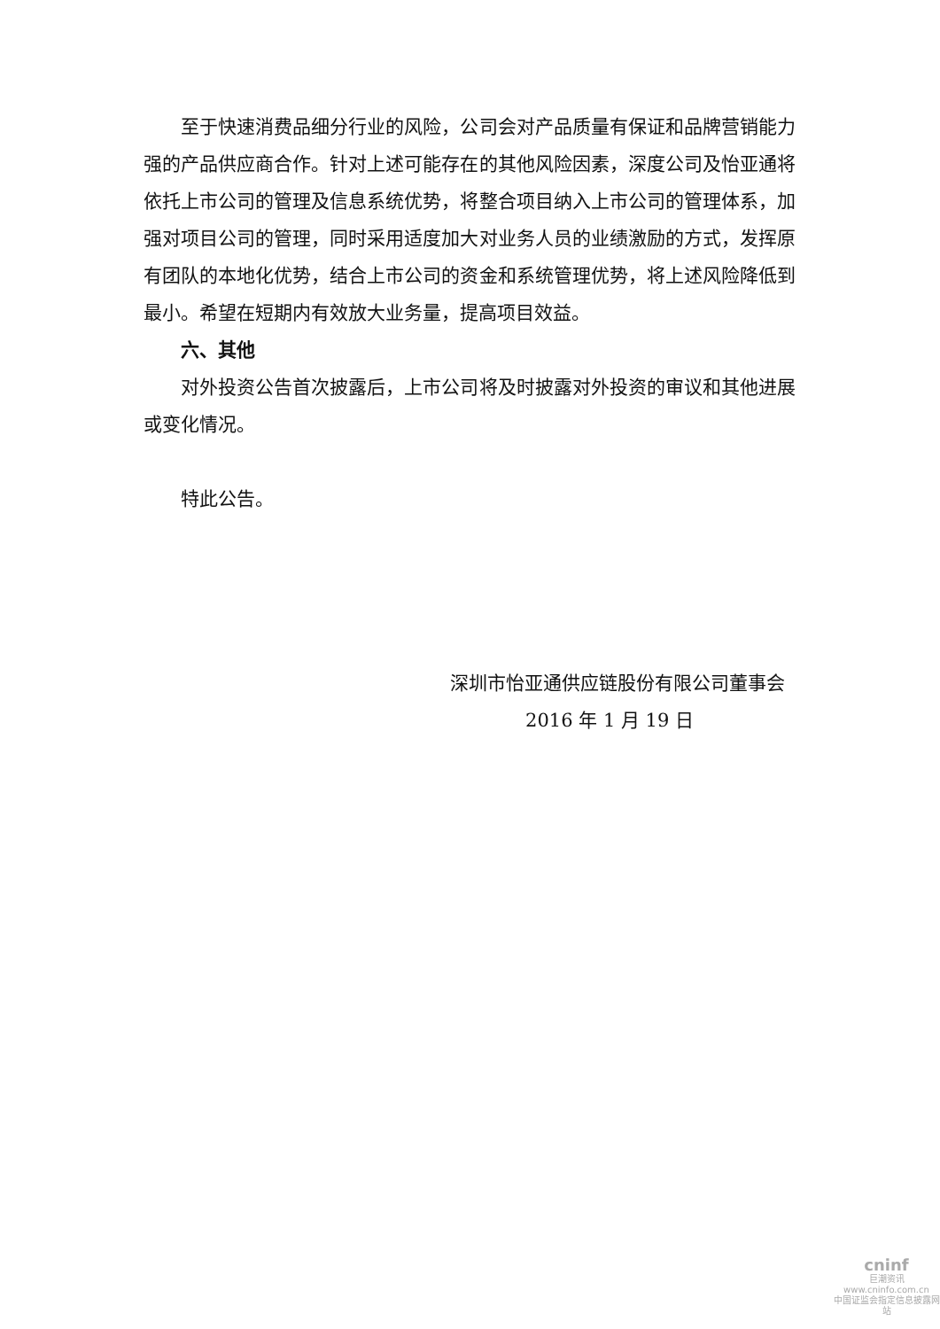至于快速消费品细分行业的风险，公司会对产品质量有保证和品牌营销能力强的产品供应商合作。针对上述可能存在的其他风险因素，深度公司及怡亚通将依托上市公司的管理及信息系统优势，将整合项目纳入上市公司的管理体系，加强对项目公司的管理，同时采用适度加大对业务人员的业绩激励的方式，发挥原有团队的本地化优势，结合上市公司的资金和系统管理优势，将上述风险降低到最小。希望在短期内有效放大业务量，提高项目效益。
六、其他
对外投资公告首次披露后，上市公司将及时披露对外投资的审议和其他进展或变化情况。
特此公告。
深圳市怡亚通供应链股份有限公司董事会
2016 年 1 月 19 日
cninf
巨潮资讯
www.cninfo.com.cn
中国证监会指定信息披露网站